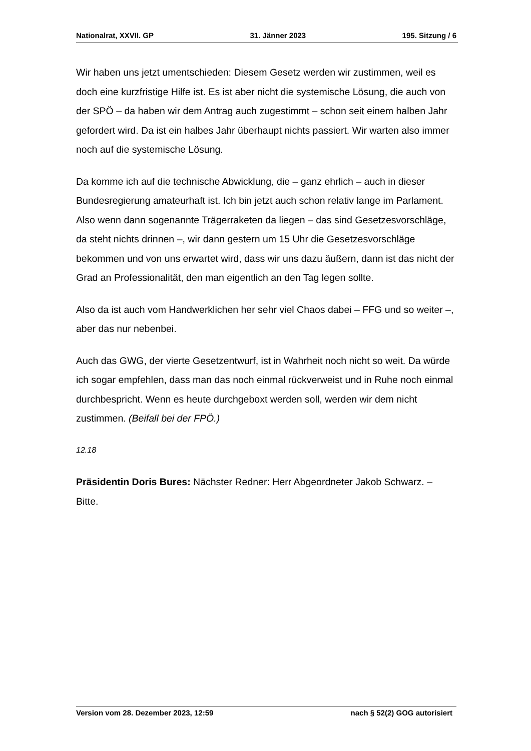Nationalrat, XXVII. GP 31. Jänner 2023 195. Sitzung / 6
Wir haben uns jetzt umentschieden: Diesem Gesetz werden wir zustimmen, weil es doch eine kurzfristige Hilfe ist. Es ist aber nicht die systemische Lösung, die auch von der SPÖ – da haben wir dem Antrag auch zugestimmt – schon seit einem halben Jahr gefordert wird. Da ist ein halbes Jahr überhaupt nichts passiert. Wir warten also immer noch auf die systemische Lösung.
Da komme ich auf die technische Abwicklung, die – ganz ehrlich – auch in dieser Bundesregierung amateurhaft ist. Ich bin jetzt auch schon relativ lange im Parlament. Also wenn dann sogenannte Trägerraketen da liegen – das sind Gesetzesvorschläge, da steht nichts drinnen –, wir dann gestern um 15 Uhr die Gesetzesvorschläge bekommen und von uns erwartet wird, dass wir uns dazu äußern, dann ist das nicht der Grad an Professionalität, den man eigentlich an den Tag legen sollte.
Also da ist auch vom Handwerklichen her sehr viel Chaos dabei – FFG und so weiter –, aber das nur nebenbei.
Auch das GWG, der vierte Gesetzentwurf, ist in Wahrheit noch nicht so weit. Da würde ich sogar empfehlen, dass man das noch einmal rückverweist und in Ruhe noch einmal durchbespricht. Wenn es heute durchgeboxt werden soll, werden wir dem nicht zustimmen. (Beifall bei der FPÖ.)
12.18
Präsidentin Doris Bures: Nächster Redner: Herr Abgeordneter Jakob Schwarz. – Bitte.
Version vom 28. Dezember 2023, 12:59 nach § 52(2) GOG autorisiert